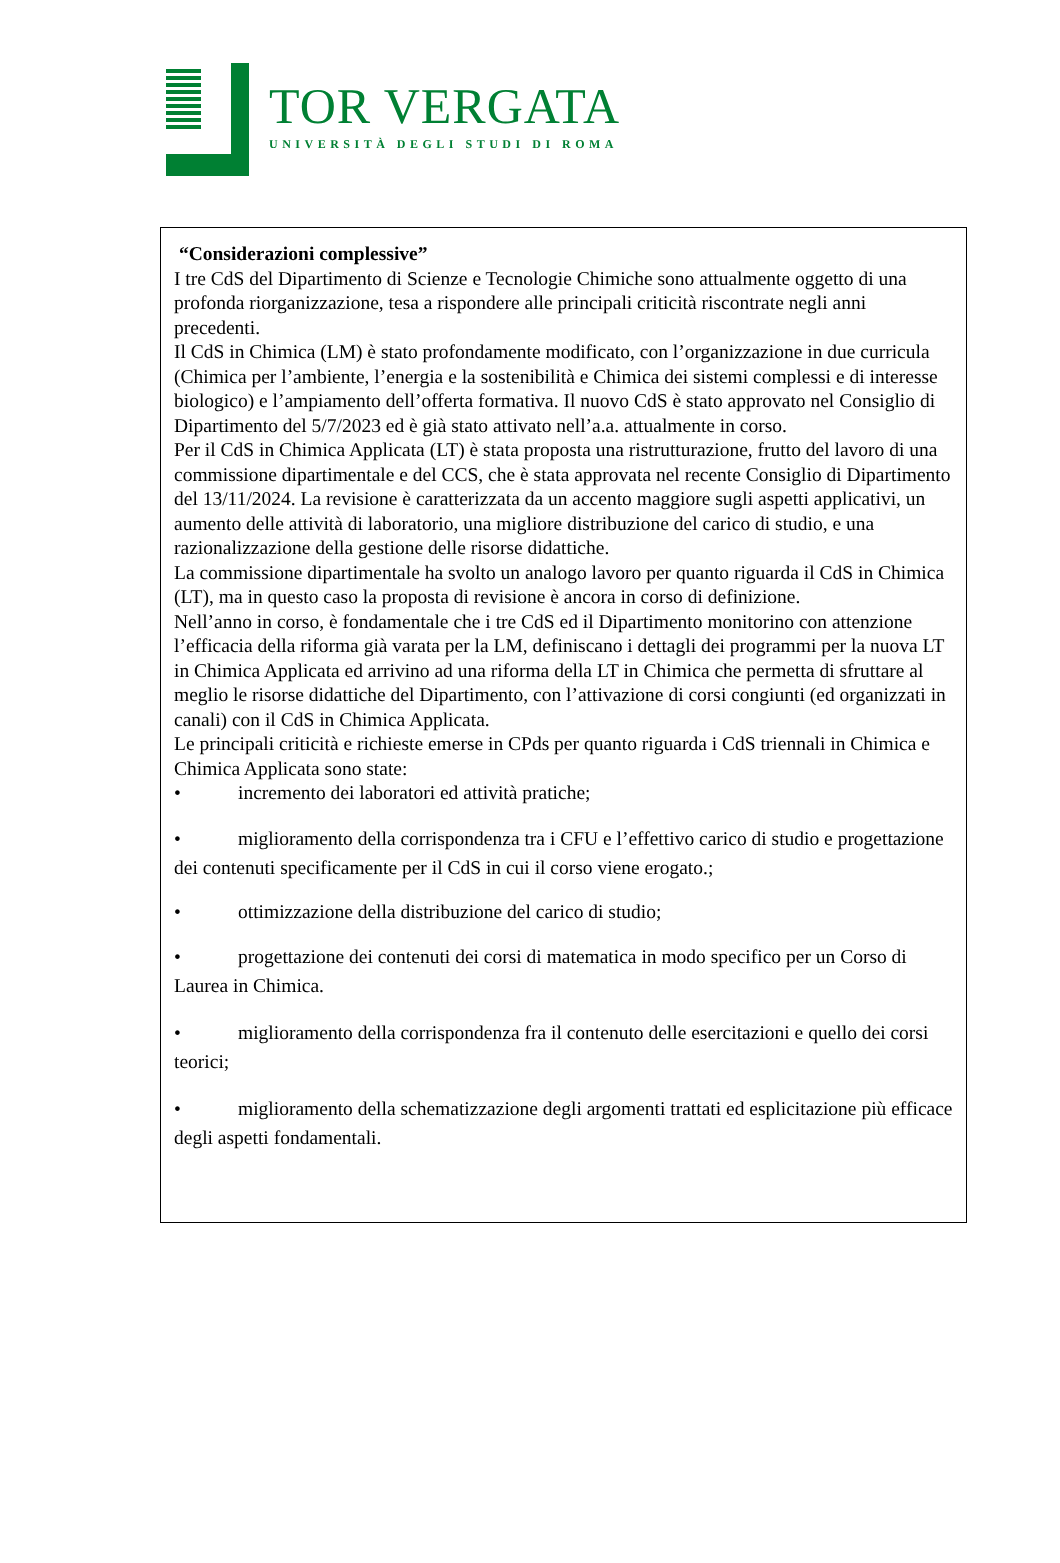TOR VERGATA
UNIVERSITÀ DEGLI STUDI DI ROMA
“Considerazioni complessive”
I tre CdS del Dipartimento di Scienze e Tecnologie Chimiche sono attualmente oggetto di una profonda riorganizzazione, tesa a rispondere alle principali criticità riscontrate negli anni precedenti.
Il CdS in Chimica (LM) è stato profondamente modificato, con l’organizzazione in due curricula (Chimica per l’ambiente, l’energia e la sostenibilità e Chimica dei sistemi complessi e di interesse biologico) e l’ampiamento dell’offerta formativa. Il nuovo CdS è stato approvato nel Consiglio di Dipartimento del 5/7/2023 ed è già stato attivato nell’a.a. attualmente in corso.
Per il CdS in Chimica Applicata (LT) è stata proposta una ristrutturazione, frutto del lavoro di una commissione dipartimentale e del CCS, che è stata approvata nel recente Consiglio di Dipartimento del 13/11/2024. La revisione è caratterizzata da un accento maggiore sugli aspetti applicativi, un aumento delle attività di laboratorio, una migliore distribuzione del carico di studio, e una razionalizzazione della gestione delle risorse didattiche.
La commissione dipartimentale ha svolto un analogo lavoro per quanto riguarda il CdS in Chimica (LT), ma in questo caso la proposta di revisione è ancora in corso di definizione.
Nell’anno in corso, è fondamentale che i tre CdS ed il Dipartimento monitorino con attenzione l’efficacia della riforma già varata per la LM, definiscano i dettagli dei programmi per la nuova LT in Chimica Applicata ed arrivino ad una riforma della LT in Chimica che permetta di sfruttare al meglio le risorse didattiche del Dipartimento, con l’attivazione di corsi congiunti (ed organizzati in canali) con il CdS in Chimica Applicata.
Le principali criticità e richieste emerse in CPds per quanto riguarda i CdS triennali in Chimica e Chimica Applicata sono state:
• incremento dei laboratori ed attività pratiche;
• miglioramento della corrispondenza tra i CFU e l’effettivo carico di studio e progettazione dei contenuti specificamente per il CdS in cui il corso viene erogato.;
• ottimizzazione della distribuzione del carico di studio;
• progettazione dei contenuti dei corsi di matematica in modo specifico per un Corso di Laurea in Chimica.
• miglioramento della corrispondenza fra il contenuto delle esercitazioni e quello dei corsi teorici;
• miglioramento della schematizzazione degli argomenti trattati ed esplicitazione più efficace degli aspetti fondamentali.